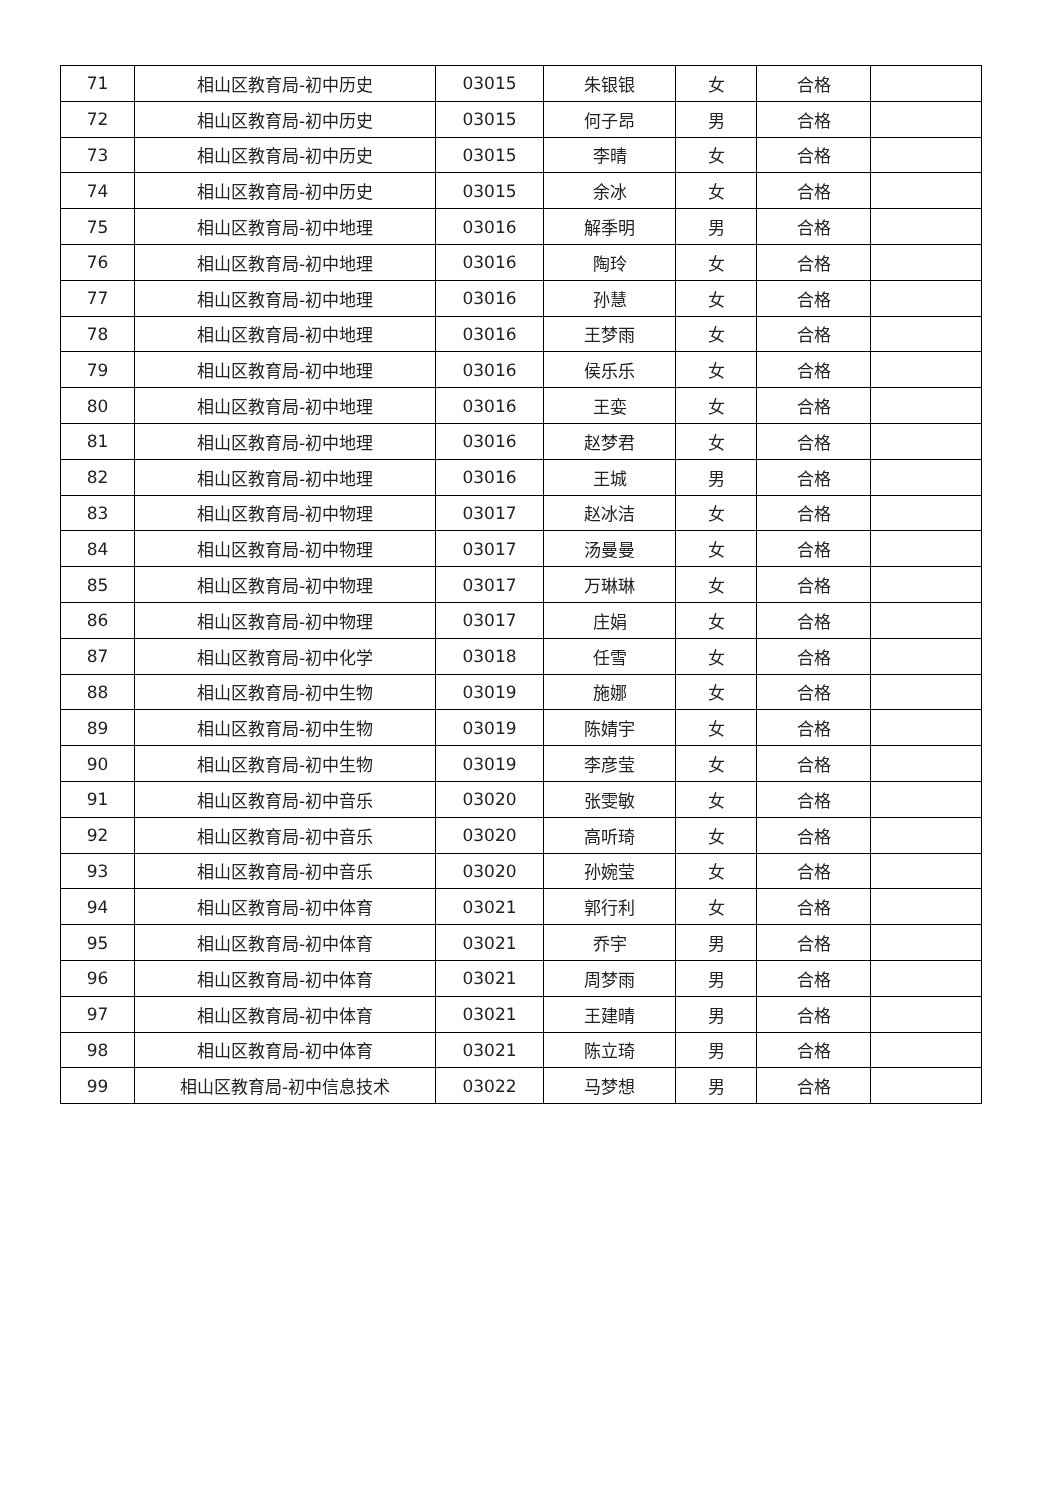| 71 | 相山区教育局-初中历史 | 03015 | 朱银银 | 女 | 合格 | |
| 72 | 相山区教育局-初中历史 | 03015 | 何子昂 | 男 | 合格 | |
| 73 | 相山区教育局-初中历史 | 03015 | 李晴 | 女 | 合格 | |
| 74 | 相山区教育局-初中历史 | 03015 | 余冰 | 女 | 合格 | |
| 75 | 相山区教育局-初中地理 | 03016 | 解季明 | 男 | 合格 | |
| 76 | 相山区教育局-初中地理 | 03016 | 陶玲 | 女 | 合格 | |
| 77 | 相山区教育局-初中地理 | 03016 | 孙慧 | 女 | 合格 | |
| 78 | 相山区教育局-初中地理 | 03016 | 王梦雨 | 女 | 合格 | |
| 79 | 相山区教育局-初中地理 | 03016 | 侯乐乐 | 女 | 合格 | |
| 80 | 相山区教育局-初中地理 | 03016 | 王娈 | 女 | 合格 | |
| 81 | 相山区教育局-初中地理 | 03016 | 赵梦君 | 女 | 合格 | |
| 82 | 相山区教育局-初中地理 | 03016 | 王城 | 男 | 合格 | |
| 83 | 相山区教育局-初中物理 | 03017 | 赵冰洁 | 女 | 合格 | |
| 84 | 相山区教育局-初中物理 | 03017 | 汤曼曼 | 女 | 合格 | |
| 85 | 相山区教育局-初中物理 | 03017 | 万琳琳 | 女 | 合格 | |
| 86 | 相山区教育局-初中物理 | 03017 | 庄娟 | 女 | 合格 | |
| 87 | 相山区教育局-初中化学 | 03018 | 任雪 | 女 | 合格 | |
| 88 | 相山区教育局-初中生物 | 03019 | 施娜 | 女 | 合格 | |
| 89 | 相山区教育局-初中生物 | 03019 | 陈婧宇 | 女 | 合格 | |
| 90 | 相山区教育局-初中生物 | 03019 | 李彦莹 | 女 | 合格 | |
| 91 | 相山区教育局-初中音乐 | 03020 | 张雯敏 | 女 | 合格 | |
| 92 | 相山区教育局-初中音乐 | 03020 | 高听琦 | 女 | 合格 | |
| 93 | 相山区教育局-初中音乐 | 03020 | 孙婉莹 | 女 | 合格 | |
| 94 | 相山区教育局-初中体育 | 03021 | 郭行利 | 女 | 合格 | |
| 95 | 相山区教育局-初中体育 | 03021 | 乔宇 | 男 | 合格 | |
| 96 | 相山区教育局-初中体育 | 03021 | 周梦雨 | 男 | 合格 | |
| 97 | 相山区教育局-初中体育 | 03021 | 王建晴 | 男 | 合格 | |
| 98 | 相山区教育局-初中体育 | 03021 | 陈立琦 | 男 | 合格 | |
| 99 | 相山区教育局-初中信息技术 | 03022 | 马梦想 | 男 | 合格 | |